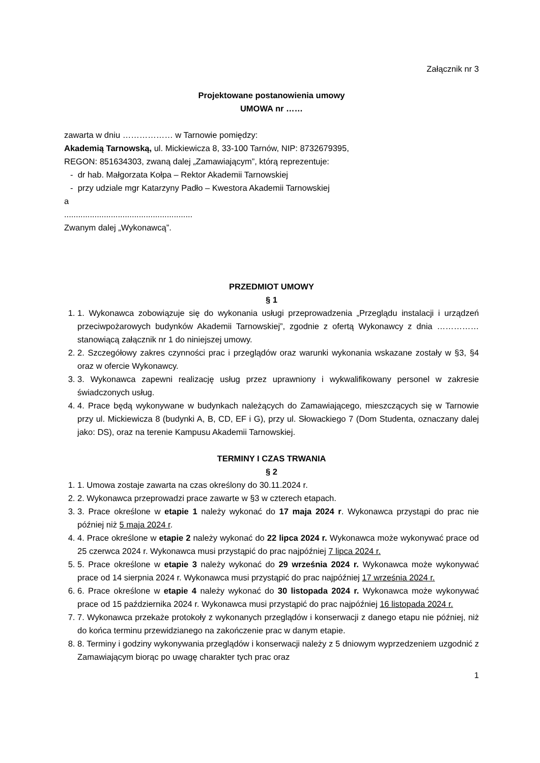Załącznik nr 3
Projektowane postanowienia umowy
UMOWA nr ……
zawarta w dniu ……………… w Tarnowie pomiędzy:
Akademią Tarnowską, ul. Mickiewicza 8, 33-100 Tarnów, NIP: 8732679395,
REGON: 851634303, zwaną dalej „Zamawiającym”, którą reprezentuje:
- dr hab. Małgorzata Kołpa – Rektor Akademii Tarnowskiej
- przy udziale mgr Katarzyny Padło – Kwestora Akademii Tarnowskiej
a
.......................................................
Zwanym dalej „Wykonawcą”.
PRZEDMIOT UMOWY
§ 1
1. 1. Wykonawca zobowiązuje się do wykonania usługi przeprowadzenia „Przeglądu instalacji i urządzeń przeciwpożarowych budynków Akademii Tarnowskiej”, zgodnie z ofertą Wykonawcy z dnia …………… stanowiącą załącznik nr 1 do niniejszej umowy.
2. 2. Szczegółowy zakres czynności prac i przeglądów oraz warunki wykonania wskazane zostały w §3, §4 oraz w ofercie Wykonawcy.
3. 3. Wykonawca zapewni realizację usług przez uprawniony i wykwalifikowany personel w zakresie świadczonych usług.
4. 4. Prace będą wykonywane w budynkach należących do Zamawiającego, mieszczących się w Tarnowie przy ul. Mickiewicza 8 (budynki A, B, CD, EF i G), przy ul. Słowackiego 7 (Dom Studenta, oznaczany dalej jako: DS), oraz na terenie Kampusu Akademii Tarnowskiej.
TERMINY I CZAS TRWANIA
§ 2
1. 1. Umowa zostaje zawarta na czas określony do 30.11.2024 r.
2. 2. Wykonawca przeprowadzi prace zawarte w §3 w czterech etapach.
3. 3. Prace określone w etapie 1 należy wykonać do 17 maja 2024 r. Wykonawca przystąpi do prac nie później niż 5 maja 2024 r.
4. 4. Prace określone w etapie 2 należy wykonać do 22 lipca 2024 r. Wykonawca może wykonywać prace od 25 czerwca 2024 r. Wykonawca musi przystąpić do prac najpóźniej 7 lipca 2024 r.
5. 5. Prace określone w etapie 3 należy wykonać do 29 września 2024 r. Wykonawca może wykonywać prace od 14 sierpnia 2024 r. Wykonawca musi przystąpić do prac najpóźniej 17 września 2024 r.
6. 6. Prace określone w etapie 4 należy wykonać do 30 listopada 2024 r. Wykonawca może wykonywać prace od 15 października 2024 r. Wykonawca musi przystąpić do prac najpóźniej 16 listopada 2024 r.
7. 7. Wykonawca przekaże protokoły z wykonanych przeglądów i konserwacji z danego etapu nie później, niż do końca terminu przewidzianego na zakończenie prac w danym etapie.
8. 8. Terminy i godziny wykonywania przeglądów i konserwacji należy z 5 dniowym wyprzedzeniem uzgodnić z Zamawiającym biorąc po uwagę charakter tych prac oraz
1